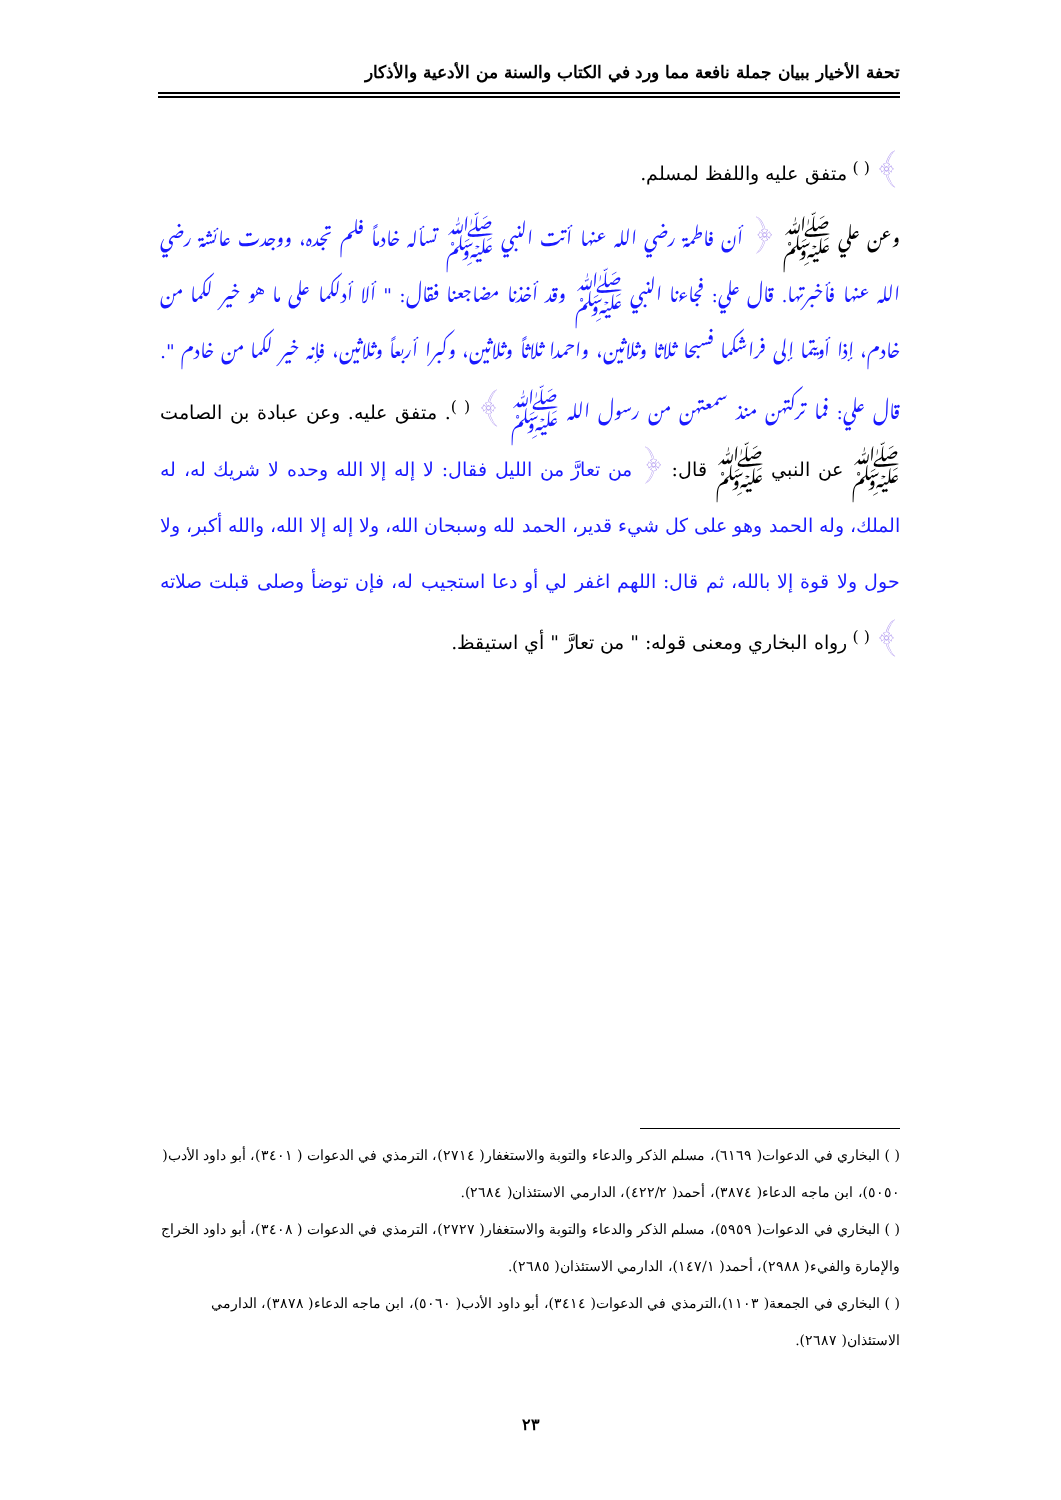تحفة الأخيار ببيان جملة نافعة مما ورد في الكتاب والسنة من الأدعية والأذكار
﴾ <sup>( )</sup> متفق عليه واللفظ لمسلم.
وعن علي ﷺ ﴿ أن فاطمة رضي الله عنها أتت النبي ﷺ تسأله خادماً فلم تجده، ووجدت عائشة رضي الله عنها فأخبرتها. قال علي: فجاءنا النبي ﷺ وقد أخذنا مضاجعنا فقال: " ألا أدلكما على ما هو خير لكما من خادم، إذا أويتما إلى فراشكما فسبحا ثلاثا وثلاثين، واحمدا ثلاثاً وثلاثين، وكبرا أربعاً وثلاثين، فإنه خير لكما من خادم ". قال علي: فما تركتهن منذ سمعتهن من رسول الله ﷺ ﴾ <sup>( )</sup>. متفق عليه. وعن عبادة بن الصامت ﷺ عن النبي ﷺ قال: ﴿ من تعارَّ من الليل فقال: لا إله إلا الله وحده لا شريك له، له الملك، وله الحمد وهو على كل شيء قدير، الحمد لله وسبحان الله، ولا إله إلا الله، والله أكبر، ولا حول ولا قوة إلا بالله، ثم قال: اللهم اغفر لي أو دعا استجيب له، فإن توضأ وصلى قبلت صلاته ﴾ <sup>( )</sup> رواه البخاري ومعنى قوله: " من تعارَّ " أي استيقظ.
( ) البخاري في الدعوات( ٦١٦٩)، مسلم الذكر والدعاء والتوبة والاستغفار( ٢٧١٤)، الترمذي في الدعوات ( ٣٤٠١)، أبو داود الأدب( ٥٠٥٠)، ابن ماجه الدعاء( ٣٨٧٤)، أحمد( ٤٢٢/٢)، الدارمي الاستئذان( ٢٦٨٤).
( ) البخاري في الدعوات( ٥٩٥٩)، مسلم الذكر والدعاء والتوبة والاستغفار( ٢٧٢٧)، الترمذي في الدعوات ( ٣٤٠٨)، أبو داود الخراج والإمارة والفيء( ٢٩٨٨)، أحمد( ١٤٧/١)، الدارمي الاستئذان( ٢٦٨٥).
( ) البخاري في الجمعة( ١١٠٣)،الترمذي في الدعوات( ٣٤١٤)، أبو داود الأدب( ٥٠٦٠)، ابن ماجه الدعاء( ٣٨٧٨)، الدارمي الاستئذان( ٢٦٨٧).
٢٣